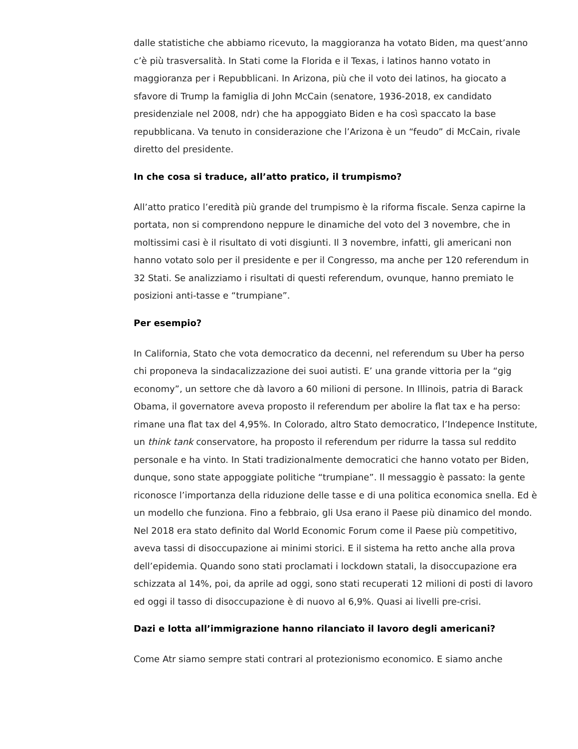dalle statistiche che abbiamo ricevuto, la maggioranza ha votato Biden, ma quest’anno c’è più trasversalità. In Stati come la Florida e il Texas, i latinos hanno votato in maggioranza per i Repubblicani. In Arizona, più che il voto dei latinos, ha giocato a sfavore di Trump la famiglia di John McCain (senatore, 1936-2018, ex candidato presidenziale nel 2008, ndr) che ha appoggiato Biden e ha così spaccato la base repubblicana. Va tenuto in considerazione che l’Arizona è un “feudo” di McCain, rivale diretto del presidente.
In che cosa si traduce, all’atto pratico, il trumpismo?
All’atto pratico l’eredità più grande del trumpismo è la riforma fiscale. Senza capirne la portata, non si comprendono neppure le dinamiche del voto del 3 novembre, che in moltissimi casi è il risultato di voti disgiunti. Il 3 novembre, infatti, gli americani non hanno votato solo per il presidente e per il Congresso, ma anche per 120 referendum in 32 Stati. Se analizziamo i risultati di questi referendum, ovunque, hanno premiato le posizioni anti-tasse e “trumpiane”.
Per esempio?
In California, Stato che vota democratico da decenni, nel referendum su Uber ha perso chi proponeva la sindacalizzazione dei suoi autisti. E’ una grande vittoria per la “gig economy”, un settore che dà lavoro a 60 milioni di persone. In Illinois, patria di Barack Obama, il governatore aveva proposto il referendum per abolire la flat tax e ha perso: rimane una flat tax del 4,95%. In Colorado, altro Stato democratico, l’Indepence Institute, un think tank conservatore, ha proposto il referendum per ridurre la tassa sul reddito personale e ha vinto. In Stati tradizionalmente democratici che hanno votato per Biden, dunque, sono state appoggiate politiche “trumpiane”. Il messaggio è passato: la gente riconosce l’importanza della riduzione delle tasse e di una politica economica snella. Ed è un modello che funziona. Fino a febbraio, gli Usa erano il Paese più dinamico del mondo. Nel 2018 era stato definito dal World Economic Forum come il Paese più competitivo, aveva tassi di disoccupazione ai minimi storici. E il sistema ha retto anche alla prova dell’epidemia. Quando sono stati proclamati i lockdown statali, la disoccupazione era schizzata al 14%, poi, da aprile ad oggi, sono stati recuperati 12 milioni di posti di lavoro ed oggi il tasso di disoccupazione è di nuovo al 6,9%. Quasi ai livelli pre-crisi.
Dazi e lotta all’immigrazione hanno rilanciato il lavoro degli americani?
Come Atr siamo sempre stati contrari al protezionismo economico. E siamo anche